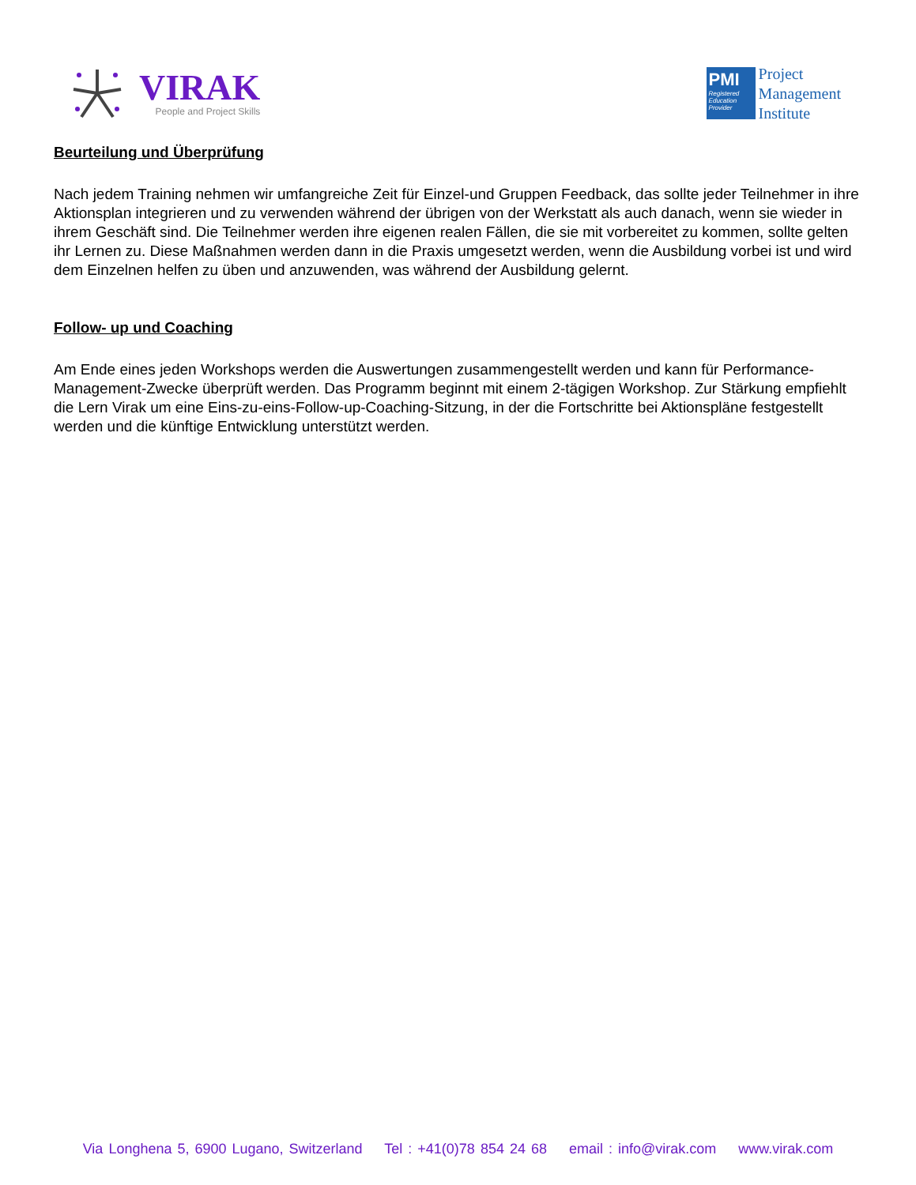VIRAK
People and Project Skills
PMI
Registered Education Provider
Project
Management
Institute
Beurteilung und Überprüfung
Nach jedem Training nehmen wir umfangreiche Zeit für Einzel-und Gruppen Feedback, das sollte jeder Teilnehmer in ihre Aktionsplan integrieren und zu verwenden während der übrigen von der Werkstatt als auch danach, wenn sie wieder in ihrem Geschäft sind. Die Teilnehmer werden ihre eigenen realen Fällen, die sie mit vorbereitet zu kommen, sollte gelten ihr Lernen zu. Diese Maßnahmen werden dann in die Praxis umgesetzt werden, wenn die Ausbildung vorbei ist und wird dem Einzelnen helfen zu üben und anzuwenden, was während der Ausbildung gelernt.
Follow- up und Coaching
Am Ende eines jeden Workshops werden die Auswertungen zusammengestellt werden und kann für Performance-Management-Zwecke überprüft werden. Das Programm beginnt mit einem 2-tägigen Workshop. Zur Stärkung empfiehlt die Lern Virak um eine Eins-zu-eins-Follow-up-Coaching-Sitzung, in der die Fortschritte bei Aktionspläne festgestellt werden und die künftige Entwicklung unterstützt werden.
Via Longhena 5, 6900 Lugano, Switzerland Tel : +41(0)78 854 24 68 email : info@virak.com www.virak.com